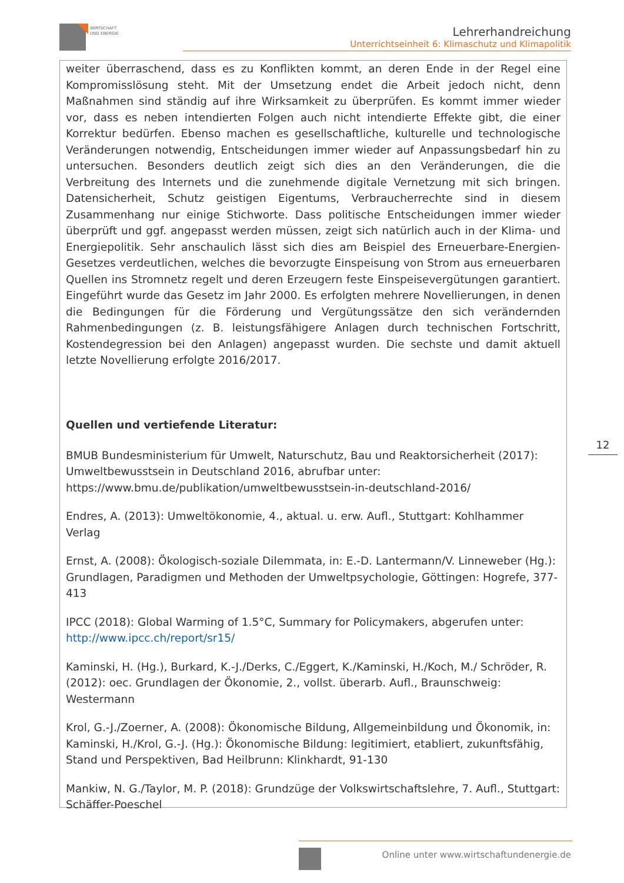WIRTSCHAFT
UND ENERGIE
Lehrerhandreichung
Unterrichtseinheit 6: Klimaschutz und Klimapolitik
weiter überraschend, dass es zu Konflikten kommt, an deren Ende in der Regel eine Kompromisslösung steht. Mit der Umsetzung endet die Arbeit jedoch nicht, denn Maßnahmen sind ständig auf ihre Wirksamkeit zu überprüfen. Es kommt immer wieder vor, dass es neben intendierten Folgen auch nicht intendierte Effekte gibt, die einer Korrektur bedürfen. Ebenso machen es gesellschaftliche, kulturelle und technologische Veränderungen notwendig, Entscheidungen immer wieder auf Anpassungsbedarf hin zu untersuchen. Besonders deutlich zeigt sich dies an den Veränderungen, die die Verbreitung des Internets und die zunehmende digitale Vernetzung mit sich bringen. Datensicherheit, Schutz geistigen Eigentums, Verbraucherrechte sind in diesem Zusammenhang nur einige Stichworte. Dass politische Entscheidungen immer wieder überprüft und ggf. angepasst werden müssen, zeigt sich natürlich auch in der Klima- und Energiepolitik. Sehr anschaulich lässt sich dies am Beispiel des Erneuerbare-Energien-Gesetzes verdeutlichen, welches die bevorzugte Einspeisung von Strom aus erneuerbaren Quellen ins Stromnetz regelt und deren Erzeugern feste Einspeisevergütungen garantiert. Eingeführt wurde das Gesetz im Jahr 2000. Es erfolgten mehrere Novellierungen, in denen die Bedingungen für die Förderung und Vergütungssätze den sich verändernden Rahmenbedingungen (z. B. leistungsfähigere Anlagen durch technischen Fortschritt, Kostendegression bei den Anlagen) angepasst wurden. Die sechste und damit aktuell letzte Novellierung erfolgte 2016/2017.
Quellen und vertiefende Literatur:
BMUB Bundesministerium für Umwelt, Naturschutz, Bau und Reaktorsicherheit (2017): Umweltbewusstsein in Deutschland 2016, abrufbar unter: https://www.bmu.de/publikation/umweltbewusstsein-in-deutschland-2016/
Endres, A. (2013): Umweltökonomie, 4., aktual. u. erw. Aufl., Stuttgart: Kohlhammer Verlag
Ernst, A. (2008): Ökologisch-soziale Dilemmata, in: E.-D. Lantermann/V. Linneweber (Hg.): Grundlagen, Paradigmen und Methoden der Umweltpsychologie, Göttingen: Hogrefe, 377-413
IPCC (2018): Global Warming of 1.5°C, Summary for Policymakers, abgerufen unter: http://www.ipcc.ch/report/sr15/
Kaminski, H. (Hg.), Burkard, K.-J./Derks, C./Eggert, K./Kaminski, H./Koch, M./ Schröder, R. (2012): oec. Grundlagen der Ökonomie, 2., vollst. überarb. Aufl., Braunschweig: Westermann
Krol, G.-J./Zoerner, A. (2008): Ökonomische Bildung, Allgemeinbildung und Ökonomik, in: Kaminski, H./Krol, G.-J. (Hg.): Ökonomische Bildung: legitimiert, etabliert, zukunftsfähig, Stand und Perspektiven, Bad Heilbrunn: Klinkhardt, 91-130
Mankiw, N. G./Taylor, M. P. (2018): Grundzüge der Volkswirtschaftslehre, 7. Aufl., Stuttgart: Schäffer-Poeschel
12
Online unter www.wirtschaftundenergie.de